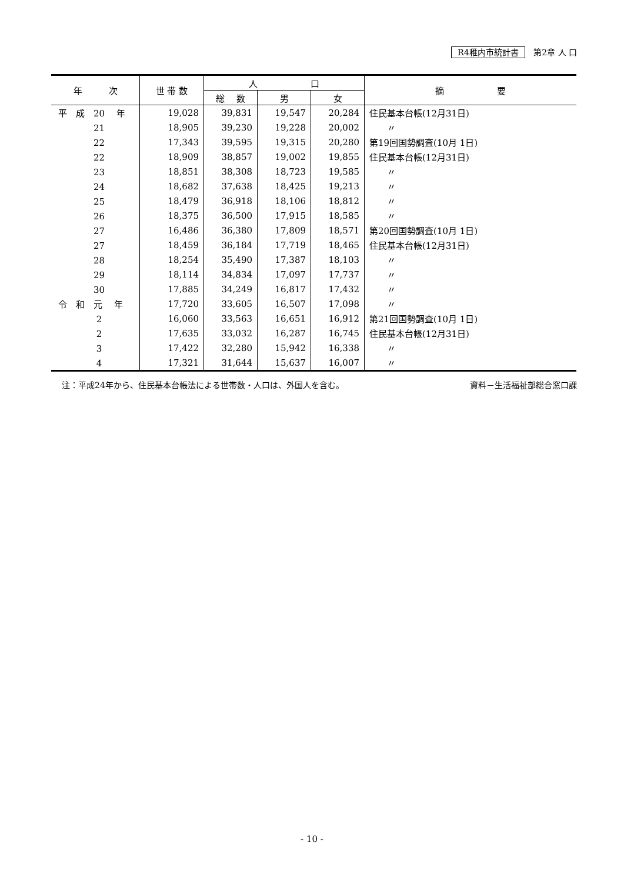R4稚内市統計書 第2章 人 口
| 年 次 | 世 帯 数 | 人 口 | | | 摘 要 |
| --- | --- | --- | --- | --- | --- |
| | | 総 数 | 男 | 女 | |
| 平 成 20 年 | 19,028 | 39,831 | 19,547 | 20,284 | 住民基本台帳(12月31日) |
| 21 | 18,905 | 39,230 | 19,228 | 20,002 | 〃 |
| 22 | 17,343 | 39,595 | 19,315 | 20,280 | 第19回国勢調査(10月 1日) |
| 22 | 18,909 | 38,857 | 19,002 | 19,855 | 住民基本台帳(12月31日) |
| 23 | 18,851 | 38,308 | 18,723 | 19,585 | 〃 |
| 24 | 18,682 | 37,638 | 18,425 | 19,213 | 〃 |
| 25 | 18,479 | 36,918 | 18,106 | 18,812 | 〃 |
| 26 | 18,375 | 36,500 | 17,915 | 18,585 | 〃 |
| 27 | 16,486 | 36,380 | 17,809 | 18,571 | 第20回国勢調査(10月 1日) |
| 27 | 18,459 | 36,184 | 17,719 | 18,465 | 住民基本台帳(12月31日) |
| 28 | 18,254 | 35,490 | 17,387 | 18,103 | 〃 |
| 29 | 18,114 | 34,834 | 17,097 | 17,737 | 〃 |
| 30 | 17,885 | 34,249 | 16,817 | 17,432 | 〃 |
| 令 和 元 年 | 17,720 | 33,605 | 16,507 | 17,098 | 〃 |
| 2 | 16,060 | 33,563 | 16,651 | 16,912 | 第21回国勢調査(10月 1日) |
| 2 | 17,635 | 33,032 | 16,287 | 16,745 | 住民基本台帳(12月31日) |
| 3 | 17,422 | 32,280 | 15,942 | 16,338 | 〃 |
| 4 | 17,321 | 31,644 | 15,637 | 16,007 | 〃 |
注：平成24年から、住民基本台帳法による世帯数・人口は、外国人を含む。 資料－生活福祉部総合窓口課
- 10 -